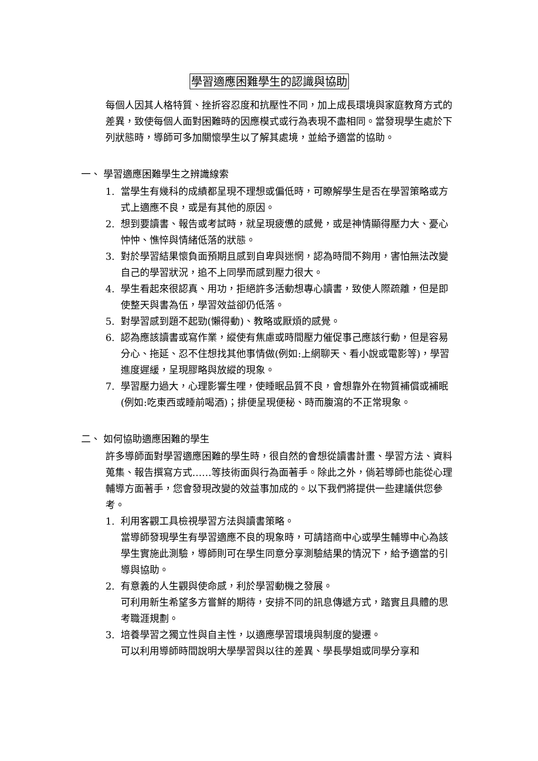學習適應困難學生的認識與協助
每個人因其人格特質、挫折容忍度和抗壓性不同，加上成長環境與家庭教育方式的差異，致使每個人面對困難時的因應模式或行為表現不盡相同。當發現學生處於下列狀態時，導師可多加關懷學生以了解其處境，並給予適當的協助。
一、 學習適應困難學生之辨識線索
1. 當學生有幾科的成績都呈現不理想或偏低時，可瞭解學生是否在學習策略或方式上適應不良，或是有其他的原因。
2. 想到要讀書、報告或考試時，就呈現疲憊的感覺，或是神情顯得壓力大、憂心忡忡、憔悴與情緒低落的狀態。
3. 對於學習結果懷負面預期且感到自卑與迷惘，認為時間不夠用，害怕無法改變自己的學習狀況，追不上同學而感到壓力很大。
4. 學生看起來很認真、用功，拒絕許多活動想專心讀書，致使人際疏離，但是即使整天與書為伍，學習效益卻仍低落。
5. 對學習感到題不起勁(懶得動)、教略或厭煩的感覺。
6. 認為應該讀書或寫作業，縱使有焦慮或時間壓力催促事己應該行動，但是容易分心、拖延、忍不住想找其他事情做(例如:上網聊天、看小說或電影等)，學習進度遲緩，呈現膠略與放縱的現象。
7. 學習壓力過大，心理影響生哩，使睡眠品質不良，會想靠外在物質補償或補眠(例如:吃東西或睡前喝酒)；排便呈現便秘、時而腹瀉的不正常現象。
二、 如何協助適應困難的學生
許多導師面對學習適應困難的學生時，很自然的會想從讀書計畫、學習方法、資料蒐集、報告撰寫方式……等技術面與行為面著手。除此之外，倘若導師也能從心理輔導方面著手，您會發現改變的效益事加成的。以下我們將提供一些建議供您參考。
1. 利用客觀工具檢視學習方法與讀書策略。
當導師發現學生有學習適應不良的現象時，可請諮商中心或學生輔導中心為該學生實施此測驗，導師則可在學生同意分享測驗結果的情況下，給予適當的引導與協助。
2. 有意義的人生觀與使命感，利於學習動機之發展。
可利用新生希望多方嘗鮮的期待，安排不同的訊息傳遞方式，踏實且具體的思考職涯規劃。
3. 培養學習之獨立性與自主性，以適應學習環境與制度的變遷。
可以利用導師時間說明大學學習與以往的差異、學長學姐或同學分享和